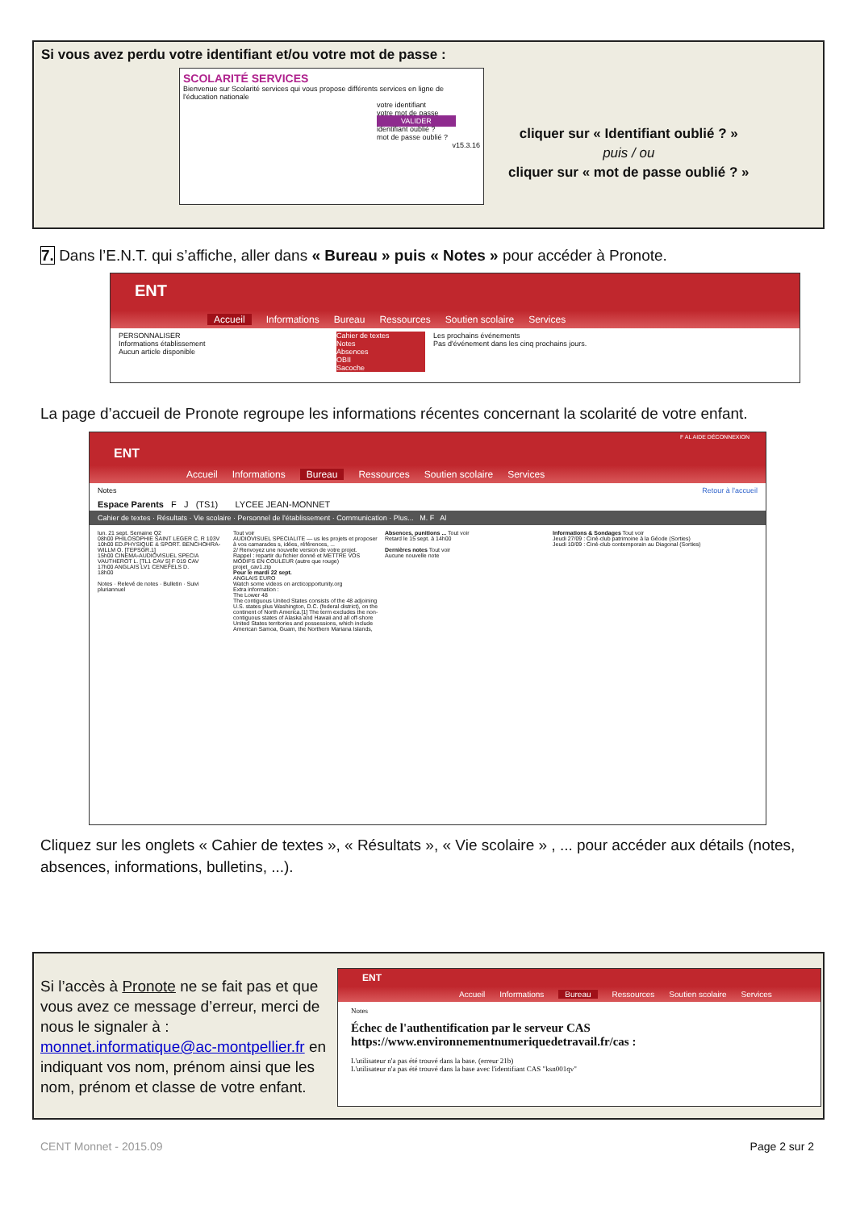Si vous avez perdu votre identifiant et/ou votre mot de passe :
SCOLARITÉ SERVICES
Bienvenue sur Scolarité services qui vous propose différents services en ligne de l'éducation nationale
votre identifiant
votre mot de passe
VALIDER
identifiant oublié ?
mot de passe oublié ?
v15.3.16
cliquer sur « Identifiant oublié ? »
puis / ou
cliquer sur « mot de passe oublié ? »
7. Dans l’E.N.T. qui s’affiche, aller dans « Bureau » puis « Notes » pour accéder à Pronote.
ENT
Accueil Informations Bureau Ressources Soutien scolaire Services
PERSONNALISER
Informations établissement
Aucun article disponible
Cahier de textes
Notes
Absences
OBII
Sacoche
Les prochains événements
Pas d'événement dans les cinq prochains jours.
La page d’accueil de Pronote regroupe les informations récentes concernant la scolarité de votre enfant.
F AL AIDE DÉCONNEXION
ENT
Accueil Informations Bureau Ressources Soutien scolaire Services
Notes Retour à l'accueil
Espace Parents F J (TS1) LYCEE JEAN-MONNET
Cahier de textes · Résultats · Vie scolaire · Personnel de l'établissement · Communication · Plus... M. F Al
lun. 21 sept. Semaine Q2
08h00 PHILOSOPHIE SAINT LEGER C. R 103V
10h00 ED.PHYSIQUE & SPORT. BENCHOHRA-WILLM O. [TEPSGR.1]
15h00 CINEMA-AUDIOVISUEL SPECIA VAUTHEROT L. [TL1 CAV 5] F 019 CAV
17h00 ANGLAIS LV1 CENEFELS D.
18h00
Notes · Relevé de notes · Bulletin · Suivi pluriannuel
Tout voir
AUDIOVISUEL SPECIALITE — us les projets et proposer à vos camarades s, idées, références, ...
2/ Renvoyez une nouvelle version de votre projet.
Rappel : repartir du fichier donné et METTRE VOS MODIFS EN COULEUR (autre que rouge) projet_cav1.zip
Pour le mardi 22 sept.
ANGLAIS EURO
Watch some videos on arcticopportunity.org
Extra information :
The Lower 48
The contiguous United States consists of the 48 adjoining U.S. states plus Washington, D.C. (federal district), on the continent of North America.[1] The term excludes the non-contiguous states of Alaska and Hawaii and all off-shore United States territories and possessions, which include American Samoa, Guam, the Northern Mariana Islands,
Absences, punitions ... Tout voir
Retard le 15 sept. à 14h00
Dernières notes Tout voir
Aucune nouvelle note
Informations & Sondages Tout voir
Jeudi 27/09 : Ciné-club patrimoine à la Géode (Sorties)
Jeudi 10/09 : Ciné-club contemporain au Diagonal (Sorties)
Cliquez sur les onglets « Cahier de textes », « Résultats », « Vie scolaire » , ... pour accéder aux détails (notes, absences, informations, bulletins, ...).
Si l’accès à Pronote ne se fait pas et que vous avez ce message d’erreur, merci de nous le signaler à : monnet.informatique@ac-montpellier.fr en indiquant vos nom, prénom ainsi que les nom, prénom et classe de votre enfant.
ENT
Accueil Informations Bureau Ressources Soutien scolaire Services
Notes
Échec de l'authentification par le serveur CAS https://www.environnementnumeriquedetravail.fr/cas :
L'utilisateur n'a pas été trouvé dans la base. (erreur 21b)
L'utilisateur n'a pas été trouvé dans la base avec l'identifiant CAS "ksn001qv"
CENT Monnet - 2015.09 Page 2 sur 2